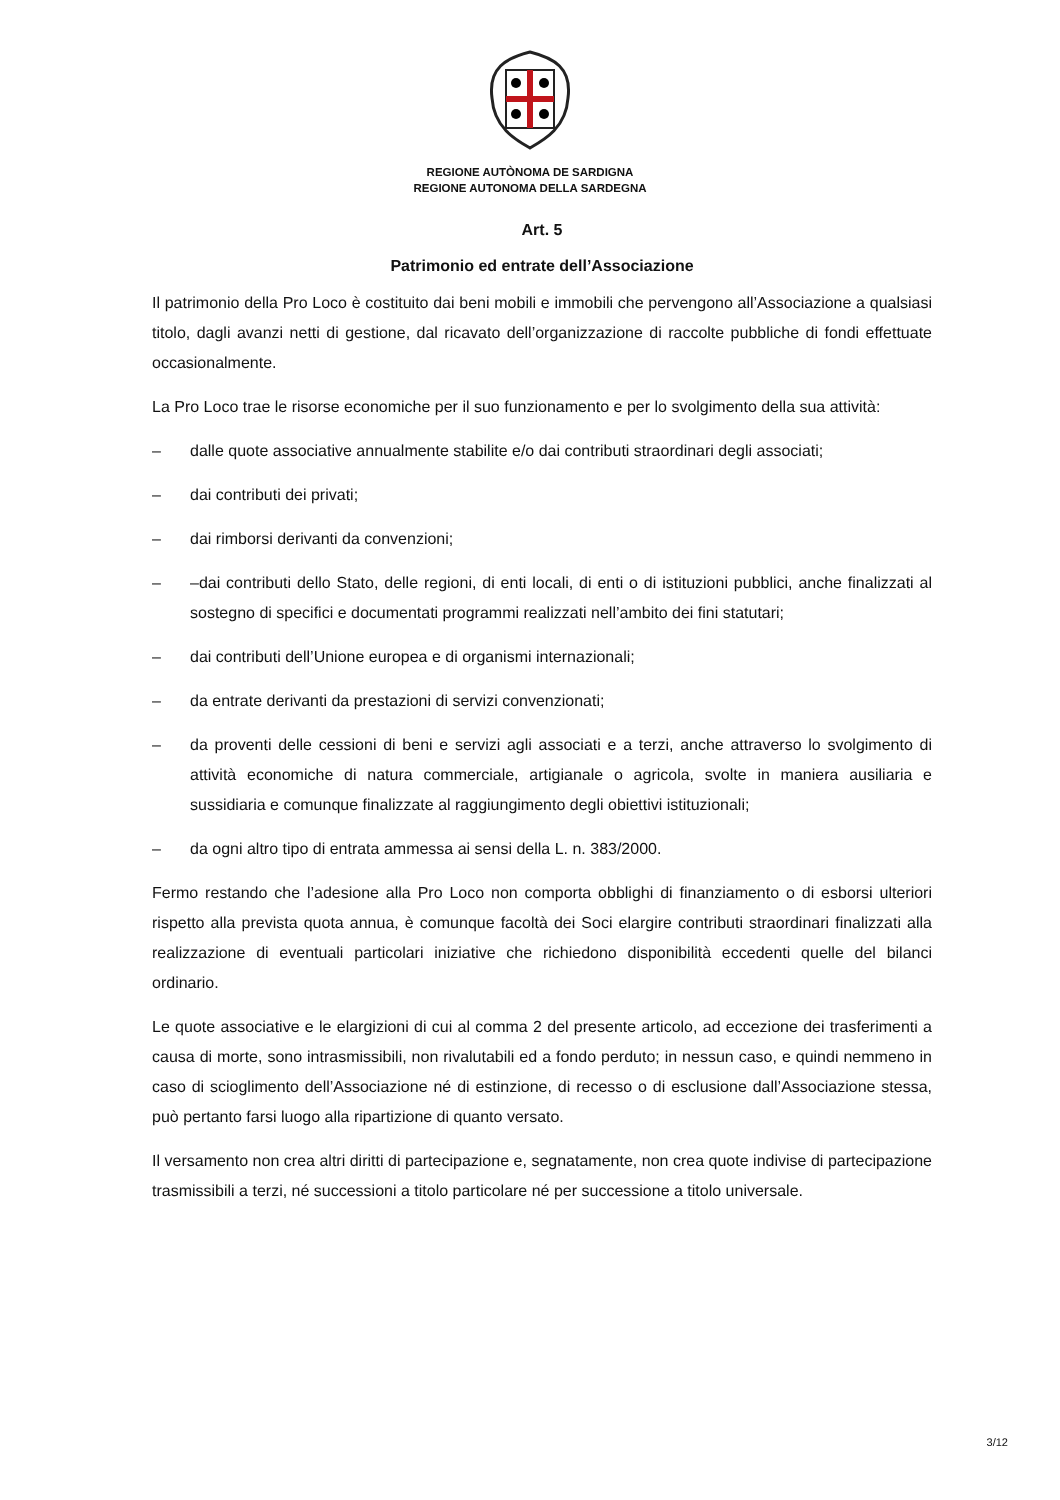REGIONE AUTÒNOMA DE SARDIGNA
REGIONE AUTONOMA DELLA SARDEGNA
Art. 5
Patrimonio ed entrate dell’Associazione
Il patrimonio della Pro Loco è costituito dai beni mobili e immobili che pervengono all’Associazione a qualsiasi titolo, dagli avanzi netti di gestione, dal ricavato dell’organizzazione di raccolte pubbliche di fondi effettuate occasionalmente.
La Pro Loco trae le risorse economiche per il suo funzionamento e per lo svolgimento della sua attività:
– dalle quote associative annualmente stabilite e/o dai contributi straordinari degli associati;
– dai contributi dei privati;
– dai rimborsi derivanti da convenzioni;
– –dai contributi dello Stato, delle regioni, di enti locali, di enti o di istituzioni pubblici, anche finalizzati al sostegno di specifici e documentati programmi realizzati nell’ambito dei fini statutari;
– dai contributi dell’Unione europea e di organismi internazionali;
– da entrate derivanti da prestazioni di servizi convenzionati;
– da proventi delle cessioni di beni e servizi agli associati e a terzi, anche attraverso lo svolgimento di attività economiche di natura commerciale, artigianale o agricola, svolte in maniera ausiliaria e sussidiaria e comunque finalizzate al raggiungimento degli obiettivi istituzionali;
– da ogni altro tipo di entrata ammessa ai sensi della L. n. 383/2000.
Fermo restando che l’adesione alla Pro Loco non comporta obblighi di finanziamento o di esborsi ulteriori rispetto alla prevista quota annua, è comunque facoltà dei Soci elargire contributi straordinari finalizzati alla realizzazione di eventuali particolari iniziative che richiedono disponibilità eccedenti quelle del bilanci ordinario.
Le quote associative e le elargizioni di cui al comma 2 del presente articolo, ad eccezione dei trasferimenti a causa di morte, sono intrasmissibili, non rivalutabili ed a fondo perduto; in nessun caso, e quindi nemmeno in caso di scioglimento dell’Associazione né di estinzione, di recesso o di esclusione dall’Associazione stessa, può pertanto farsi luogo alla ripartizione di quanto versato.
Il versamento non crea altri diritti di partecipazione e, segnatamente, non crea quote indivise di partecipazione trasmissibili a terzi, né successioni a titolo particolare né per successione a titolo universale.
3/12